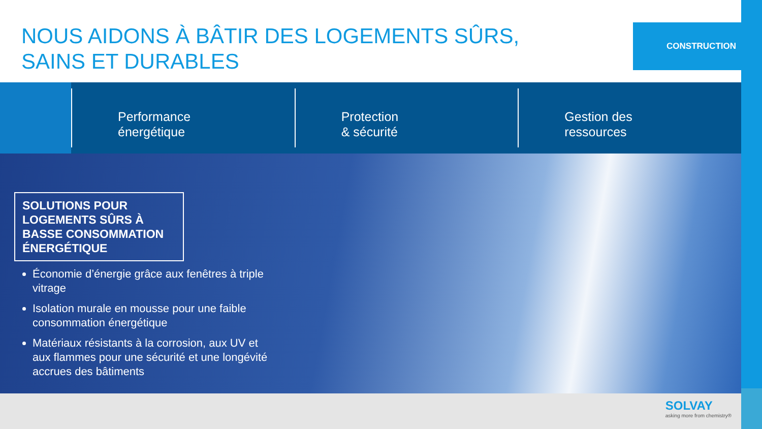NOUS AIDONS À BÂTIR DES LOGEMENTS SÛRS,
SAINS ET DURABLES
CONSTRUCTION
Performance
énergétique
Protection
& sécurité
Gestion des
ressources
SOLUTIONS POUR LOGEMENTS SÛRS À BASSE CONSOMMATION ÉNERGÉTIQUE
Économie d’énergie grâce aux fenêtres à triple vitrage
Isolation murale en mousse pour une faible consommation énergétique
Matériaux résistants à la corrosion, aux UV et aux flammes pour une sécurité et une longévité accrues des bâtiments
SOLVAY
asking more from chemistry®